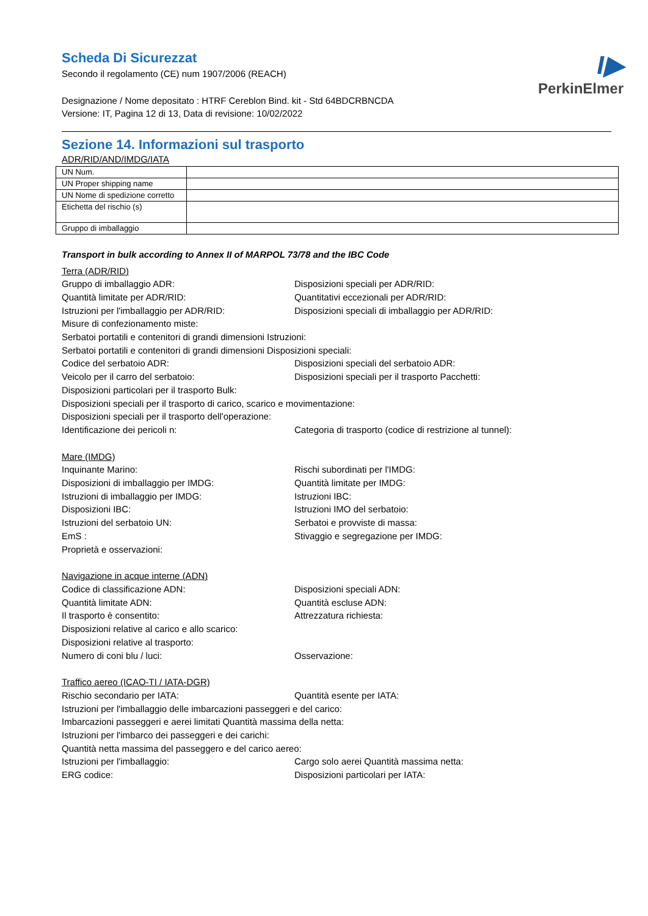I▶
PerkinElmer
Scheda Di Sicurezzat
Secondo il regolamento (CE) num 1907/2006 (REACH)
Designazione / Nome depositato : HTRF Cereblon Bind. kit - Std 64BDCRBNCDA
Versione: IT, Pagina 12 di 13, Data di revisione: 10/02/2022
Sezione 14. Informazioni sul trasporto
ADR/RID/AND/IMDG/IATA
| UN Num. | |
| UN Proper shipping name | |
| UN Nome di spedizione corretto | |
| Etichetta del rischio (s) | |
| Gruppo di imballaggio | |
Transport in bulk according to Annex II of MARPOL 73/78 and the IBC Code
Terra (ADR/RID)
Gruppo di imballaggio ADR: Disposizioni speciali per ADR/RID:
Quantità limitate per ADR/RID: Quantitativi eccezionali per ADR/RID:
Istruzioni per l'imballaggio per ADR/RID: Disposizioni speciali di imballaggio per ADR/RID:
Misure di confezionamento miste:
Serbatoi portatili e contenitori di grandi dimensioni Istruzioni:
Serbatoi portatili e contenitori di grandi dimensioni Disposizioni speciali:
Codice del serbatoio ADR: Disposizioni speciali del serbatoio ADR:
Veicolo per il carro del serbatoio: Disposizioni speciali per il trasporto Pacchetti:
Disposizioni particolari per il trasporto Bulk:
Disposizioni speciali per il trasporto di carico, scarico e movimentazione:
Disposizioni speciali per il trasporto dell'operazione:
Identificazione dei pericoli n: Categoria di trasporto (codice di restrizione al tunnel):
Mare (IMDG)
Inquinante Marino: Rischi subordinati per l'IMDG:
Disposizioni di imballaggio per IMDG: Quantità limitate per IMDG:
Istruzioni di imballaggio per IMDG: Istruzioni IBC:
Disposizioni IBC: Istruzioni IMO del serbatoio:
Istruzioni del serbatoio UN: Serbatoi e provviste di massa:
EmS : Stivaggio e segregazione per IMDG:
Proprietà e osservazioni:
Navigazione in acque interne (ADN)
Codice di classificazione ADN: Disposizioni speciali ADN:
Quantità limitate ADN: Quantità escluse ADN:
Il trasporto è consentito: Attrezzatura richiesta:
Disposizioni relative al carico e allo scarico:
Disposizioni relative al trasporto:
Numero di coni blu / luci: Osservazione:
Traffico aereo (ICAO-TI / IATA-DGR)
Rischio secondario per IATA: Quantità esente per IATA:
Istruzioni per l'imballaggio delle imbarcazioni passeggeri e del carico:
Imbarcazioni passeggeri e aerei limitati Quantità massima della netta:
Istruzioni per l'imbarco dei passeggeri e dei carichi:
Quantità netta massima del passeggero e del carico aereo:
Istruzioni per l'imballaggio: Cargo solo aerei Quantità massima netta:
ERG codice: Disposizioni particolari per IATA: